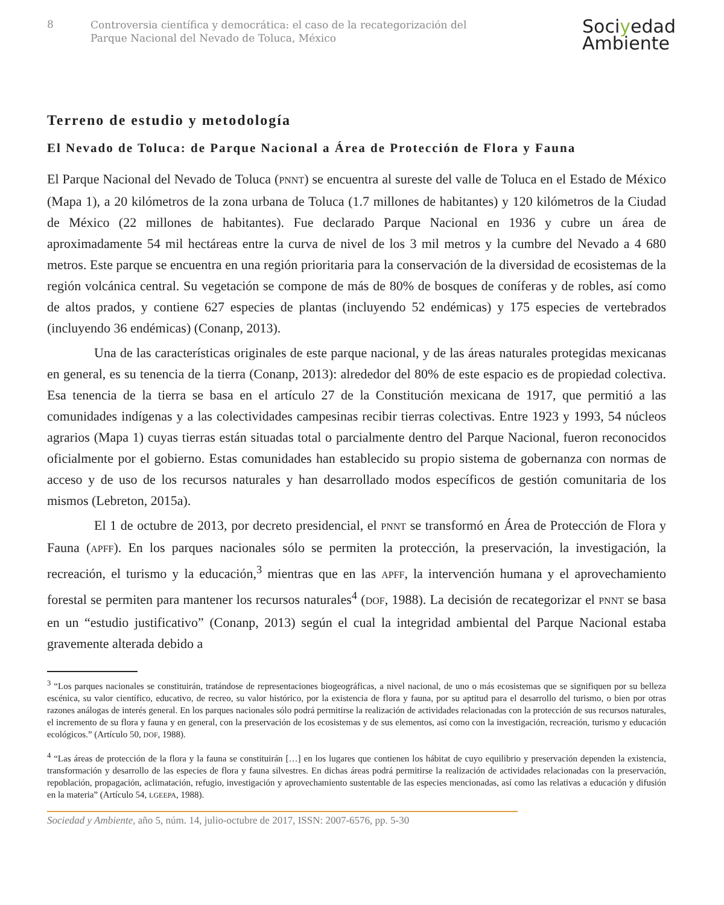8
Controversia científica y democrática: el caso de la recategorización del
Parque Nacional del Nevado de Toluca, México
Sociyedad
Ambiente
Terreno de estudio y metodología
El Nevado de Toluca: de Parque Nacional a Área de Protección de Flora y Fauna
El Parque Nacional del Nevado de Toluca (PNNT) se encuentra al sureste del valle de Toluca en el Estado de México (Mapa 1), a 20 kilómetros de la zona urbana de Toluca (1.7 millones de habitantes) y 120 kilómetros de la Ciudad de México (22 millones de habitantes). Fue declarado Parque Nacional en 1936 y cubre un área de aproximadamente 54 mil hectáreas entre la curva de nivel de los 3 mil metros y la cumbre del Nevado a 4 680 metros. Este parque se encuentra en una región prioritaria para la conservación de la diversidad de ecosistemas de la región volcánica central. Su vegetación se compone de más de 80% de bosques de coníferas y de robles, así como de altos prados, y contiene 627 especies de plantas (incluyendo 52 endémicas) y 175 especies de vertebrados (incluyendo 36 endémicas) (Conanp, 2013).
Una de las características originales de este parque nacional, y de las áreas naturales protegidas mexicanas en general, es su tenencia de la tierra (Conanp, 2013): alrededor del 80% de este espacio es de propiedad colectiva. Esa tenencia de la tierra se basa en el artículo 27 de la Constitución mexicana de 1917, que permitió a las comunidades indígenas y a las colectividades campesinas recibir tierras colectivas. Entre 1923 y 1993, 54 núcleos agrarios (Mapa 1) cuyas tierras están situadas total o parcialmente dentro del Parque Nacional, fueron reconocidos oficialmente por el gobierno. Estas comunidades han establecido su propio sistema de gobernanza con normas de acceso y de uso de los recursos naturales y han desarrollado modos específicos de gestión comunitaria de los mismos (Lebreton, 2015a).
El 1 de octubre de 2013, por decreto presidencial, el PNNT se transformó en Área de Protección de Flora y Fauna (APFF). En los parques nacionales sólo se permiten la protección, la preservación, la investigación, la recreación, el turismo y la educación,<sup>3</sup> mientras que en las APFF, la intervención humana y el aprovechamiento forestal se permiten para mantener los recursos naturales<sup>4</sup> (DOF, 1988). La decisión de recategorizar el PNNT se basa en un “estudio justificativo” (Conanp, 2013) según el cual la integridad ambiental del Parque Nacional estaba gravemente alterada debido a
<sup>3</sup> “Los parques nacionales se constituirán, tratándose de representaciones biogeográficas, a nivel nacional, de uno o más ecosistemas que se signifiquen por su belleza escénica, su valor científico, educativo, de recreo, su valor histórico, por la existencia de flora y fauna, por su aptitud para el desarrollo del turismo, o bien por otras razones análogas de interés general. En los parques nacionales sólo podrá permitirse la realización de actividades relacionadas con la protección de sus recursos naturales, el incremento de su flora y fauna y en general, con la preservación de los ecosistemas y de sus elementos, así como con la investigación, recreación, turismo y educación ecológicos.” (Artículo 50, DOF, 1988).
<sup>4</sup> “Las áreas de protección de la flora y la fauna se constituirán […] en los lugares que contienen los hábitat de cuyo equilibrio y preservación dependen la existencia, transformación y desarrollo de las especies de flora y fauna silvestres. En dichas áreas podrá permitirse la realización de actividades relacionadas con la preservación, repoblación, propagación, aclimatación, refugio, investigación y aprovechamiento sustentable de las especies mencionadas, así como las relativas a educación y difusión en la materia” (Artículo 54, LGEEPA, 1988).
Sociedad y Ambiente, año 5, núm. 14, julio-octubre de 2017, ISSN: 2007-6576, pp. 5-30